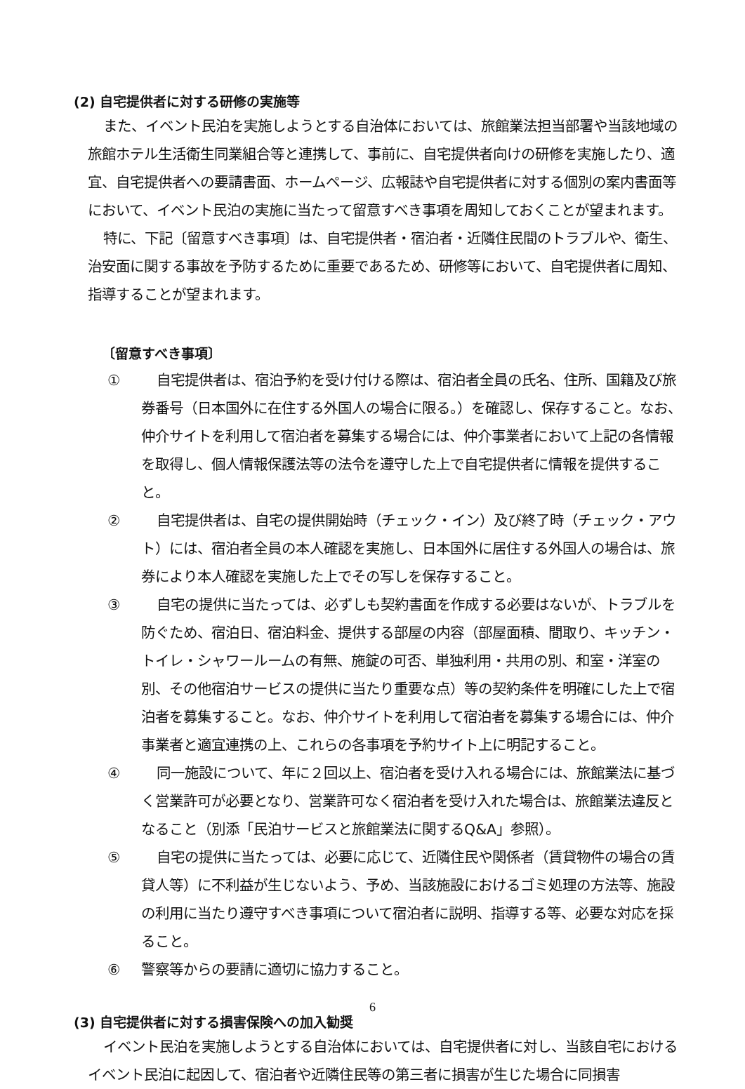(2) 自宅提供者に対する研修の実施等
また、イベント民泊を実施しようとする自治体においては、旅館業法担当部署や当該地域の旅館ホテル生活衛生同業組合等と連携して、事前に、自宅提供者向けの研修を実施したり、適宜、自宅提供者への要請書面、ホームページ、広報誌や自宅提供者に対する個別の案内書面等において、イベント民泊の実施に当たって留意すべき事項を周知しておくことが望まれます。
特に、下記〔留意すべき事項〕は、自宅提供者・宿泊者・近隣住民間のトラブルや、衛生、治安面に関する事故を予防するために重要であるため、研修等において、自宅提供者に周知、指導することが望まれます。
〔留意すべき事項〕
① 自宅提供者は、宿泊予約を受け付ける際は、宿泊者全員の氏名、住所、国籍及び旅券番号（日本国外に在住する外国人の場合に限る。）を確認し、保存すること。なお、仲介サイトを利用して宿泊者を募集する場合には、仲介事業者において上記の各情報を取得し、個人情報保護法等の法令を遵守した上で自宅提供者に情報を提供すること。
② 自宅提供者は、自宅の提供開始時（チェック・イン）及び終了時（チェック・アウト）には、宿泊者全員の本人確認を実施し、日本国外に居住する外国人の場合は、旅券により本人確認を実施した上でその写しを保存すること。
③ 自宅の提供に当たっては、必ずしも契約書面を作成する必要はないが、トラブルを防ぐため、宿泊日、宿泊料金、提供する部屋の内容（部屋面積、間取り、キッチン・トイレ・シャワールームの有無、施錠の可否、単独利用・共用の別、和室・洋室の別、その他宿泊サービスの提供に当たり重要な点）等の契約条件を明確にした上で宿泊者を募集すること。なお、仲介サイトを利用して宿泊者を募集する場合には、仲介事業者と適宜連携の上、これらの各事項を予約サイト上に明記すること。
④ 同一施設について、年に２回以上、宿泊者を受け入れる場合には、旅館業法に基づく営業許可が必要となり、営業許可なく宿泊者を受け入れた場合は、旅館業法違反となること（別添「民泊サービスと旅館業法に関するQ&A」参照）。
⑤ 自宅の提供に当たっては、必要に応じて、近隣住民や関係者（賃貸物件の場合の賃貸人等）に不利益が生じないよう、予め、当該施設におけるゴミ処理の方法等、施設の利用に当たり遵守すべき事項について宿泊者に説明、指導する等、必要な対応を採ること。
⑥ 警察等からの要請に適切に協力すること。
(3) 自宅提供者に対する損害保険への加入勧奨
イベント民泊を実施しようとする自治体においては、自宅提供者に対し、当該自宅におけるイベント民泊に起因して、宿泊者や近隣住民等の第三者に損害が生じた場合に同損害
6